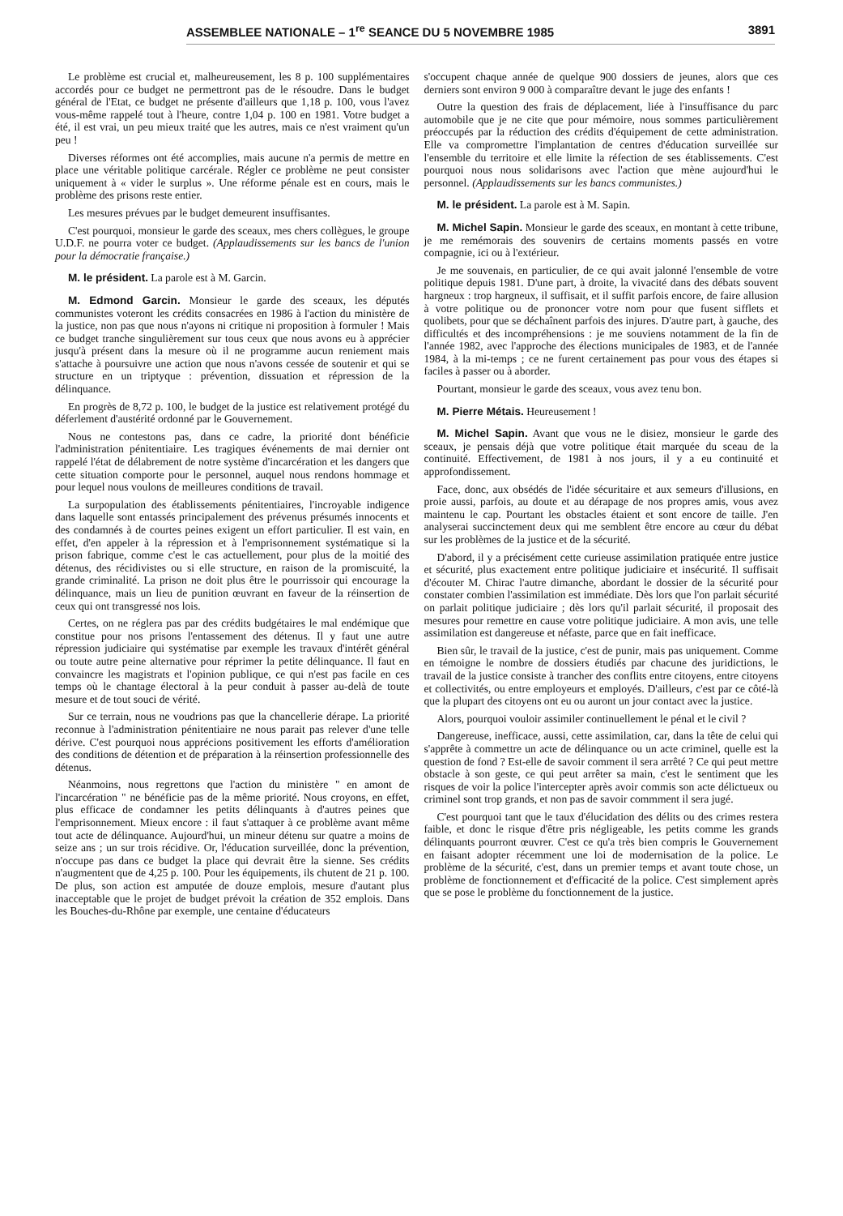ASSEMBLEE NATIONALE – 1<sup>re</sup> SEANCE DU 5 NOVEMBRE 1985 3891
Le problème est crucial et, malheureusement, les 8 p. 100 supplémentaires accordés pour ce budget ne permettront pas de le résoudre. Dans le budget général de l'Etat, ce budget ne présente d'ailleurs que 1,18 p. 100, vous l'avez vous-même rappelé tout à l'heure, contre 1,04 p. 100 en 1981. Votre budget a été, il est vrai, un peu mieux traité que les autres, mais ce n'est vraiment qu'un peu !
Diverses réformes ont été accomplies, mais aucune n'a permis de mettre en place une véritable politique carcérale. Régler ce problème ne peut consister uniquement à « vider le surplus ». Une réforme pénale est en cours, mais le problème des prisons reste entier.
Les mesures prévues par le budget demeurent insuffisantes.
C'est pourquoi, monsieur le garde des sceaux, mes chers collègues, le groupe U.D.F. ne pourra voter ce budget. (Applaudissements sur les bancs de l'union pour la démocratie française.)
M. le président. La parole est à M. Garcin.
M. Edmond Garcin. Monsieur le garde des sceaux, les députés communistes voteront les crédits consacrées en 1986 à l'action du ministère de la justice, non pas que nous n'ayons ni critique ni proposition à formuler ! Mais ce budget tranche singulièrement sur tous ceux que nous avons eu à apprécier jusqu'à présent dans la mesure où il ne programme aucun reniement mais s'attache à poursuivre une action que nous n'avons cessée de soutenir et qui se structure en un triptyque : prévention, dissuation et répression de la délinquance.
En progrès de 8,72 p. 100, le budget de la justice est relativement protégé du déferlement d'austérité ordonné par le Gouvernement.
Nous ne contestons pas, dans ce cadre, la priorité dont bénéficie l'administration pénitentiaire. Les tragiques événements de mai dernier ont rappelé l'état de délabrement de notre système d'incarcération et les dangers que cette situation comporte pour le personnel, auquel nous rendons hommage et pour lequel nous voulons de meilleures conditions de travail.
La surpopulation des établissements pénitentiaires, l'incroyable indigence dans laquelle sont entassés principalement des prévenus présumés innocents et des condamnés à de courtes peines exigent un effort particulier. Il est vain, en effet, d'en appeler à la répression et à l'emprisonnement systématique si la prison fabrique, comme c'est le cas actuellement, pour plus de la moitié des détenus, des récidivistes ou si elle structure, en raison de la promiscuité, la grande criminalité. La prison ne doit plus être le pourrissoir qui encourage la délinquance, mais un lieu de punition œuvrant en faveur de la réinsertion de ceux qui ont transgressé nos lois.
Certes, on ne réglera pas par des crédits budgétaires le mal endémique que constitue pour nos prisons l'entassement des détenus. Il y faut une autre répression judiciaire qui systématise par exemple les travaux d'intérêt général ou toute autre peine alternative pour réprimer la petite délinquance. Il faut en convaincre les magistrats et l'opinion publique, ce qui n'est pas facile en ces temps où le chantage électoral à la peur conduit à passer au-delà de toute mesure et de tout souci de vérité.
Sur ce terrain, nous ne voudrions pas que la chancellerie dérape. La priorité reconnue à l'administration pénitentiaire ne nous parait pas relever d'une telle dérive. C'est pourquoi nous apprécions positivement les efforts d'amélioration des conditions de détention et de préparation à la réinsertion professionnelle des détenus.
Néanmoins, nous regrettons que l'action du ministère " en amont de l'incarcération " ne bénéficie pas de la même priorité. Nous croyons, en effet, plus efficace de condamner les petits délinquants à d'autres peines que l'emprisonnement. Mieux encore : il faut s'attaquer à ce problème avant même tout acte de délinquance. Aujourd'hui, un mineur détenu sur quatre a moins de seize ans ; un sur trois récidive. Or, l'éducation surveillée, donc la prévention, n'occupe pas dans ce budget la place qui devrait être la sienne. Ses crédits n'augmentent que de 4,25 p. 100. Pour les équipements, ils chutent de 21 p. 100. De plus, son action est amputée de douze emplois, mesure d'autant plus inacceptable que le projet de budget prévoit la création de 352 emplois. Dans les Bouches-du-Rhône par exemple, une centaine d'éducateurs
s'occupent chaque année de quelque 900 dossiers de jeunes, alors que ces derniers sont environ 9 000 à comparaître devant le juge des enfants !
Outre la question des frais de déplacement, liée à l'insuffisance du parc automobile que je ne cite que pour mémoire, nous sommes particulièrement préoccupés par la réduction des crédits d'équipement de cette administration. Elle va compromettre l'implantation de centres d'éducation surveillée sur l'ensemble du territoire et elle limite la réfection de ses établissements. C'est pourquoi nous nous solidarisons avec l'action que mène aujourd'hui le personnel. (Applaudissements sur les bancs communistes.)
M. le président. La parole est à M. Sapin.
M. Michel Sapin. Monsieur le garde des sceaux, en montant à cette tribune, je me remémorais des souvenirs de certains moments passés en votre compagnie, ici ou à l'extérieur.
Je me souvenais, en particulier, de ce qui avait jalonné l'ensemble de votre politique depuis 1981. D'une part, à droite, la vivacité dans des débats souvent hargneux : trop hargneux, il suffisait, et il suffit parfois encore, de faire allusion à votre politique ou de prononcer votre nom pour que fusent sifflets et quolibets, pour que se déchaînent parfois des injures. D'autre part, à gauche, des difficultés et des incompréhensions : je me souviens notamment de la fin de l'année 1982, avec l'approche des élections municipales de 1983, et de l'année 1984, à la mi-temps ; ce ne furent certainement pas pour vous des étapes si faciles à passer ou à aborder.
Pourtant, monsieur le garde des sceaux, vous avez tenu bon.
M. Pierre Métais. Heureusement !
M. Michel Sapin. Avant que vous ne le disiez, monsieur le garde des sceaux, je pensais déjà que votre politique était marquée du sceau de la continuité. Effectivement, de 1981 à nos jours, il y a eu continuité et approfondissement.
Face, donc, aux obsédés de l'idée sécuritaire et aux semeurs d'illusions, en proie aussi, parfois, au doute et au dérapage de nos propres amis, vous avez maintenu le cap. Pourtant les obstacles étaient et sont encore de taille. J'en analyserai succinctement deux qui me semblent être encore au cœur du débat sur les problèmes de la justice et de la sécurité.
D'abord, il y a précisément cette curieuse assimilation pratiquée entre justice et sécurité, plus exactement entre politique judiciaire et insécurité. Il suffisait d'écouter M. Chirac l'autre dimanche, abordant le dossier de la sécurité pour constater combien l'assimilation est immédiate. Dès lors que l'on parlait sécurité on parlait politique judiciaire ; dès lors qu'il parlait sécurité, il proposait des mesures pour remettre en cause votre politique judiciaire. A mon avis, une telle assimilation est dangereuse et néfaste, parce que en fait inefficace.
Bien sûr, le travail de la justice, c'est de punir, mais pas uniquement. Comme en témoigne le nombre de dossiers étudiés par chacune des juridictions, le travail de la justice consiste à trancher des conflits entre citoyens, entre citoyens et collectivités, ou entre employeurs et employés. D'ailleurs, c'est par ce côté-là que la plupart des citoyens ont eu ou auront un jour contact avec la justice.
Alors, pourquoi vouloir assimiler continuellement le pénal et le civil ?
Dangereuse, inefficace, aussi, cette assimilation, car, dans la tête de celui qui s'apprête à commettre un acte de délinquance ou un acte criminel, quelle est la question de fond ? Est-elle de savoir comment il sera arrêté ? Ce qui peut mettre obstacle à son geste, ce qui peut arrêter sa main, c'est le sentiment que les risques de voir la police l'intercepter après avoir commis son acte délictueux ou criminel sont trop grands, et non pas de savoir commment il sera jugé.
C'est pourquoi tant que le taux d'élucidation des délits ou des crimes restera faible, et donc le risque d'être pris négligeable, les petits comme les grands délinquants pourront œuvrer. C'est ce qu'a très bien compris le Gouvernement en faisant adopter récemment une loi de modernisation de la police. Le problème de la sécurité, c'est, dans un premier temps et avant toute chose, un problème de fonctionnement et d'efficacité de la police. C'est simplement après que se pose le problème du fonctionnement de la justice.